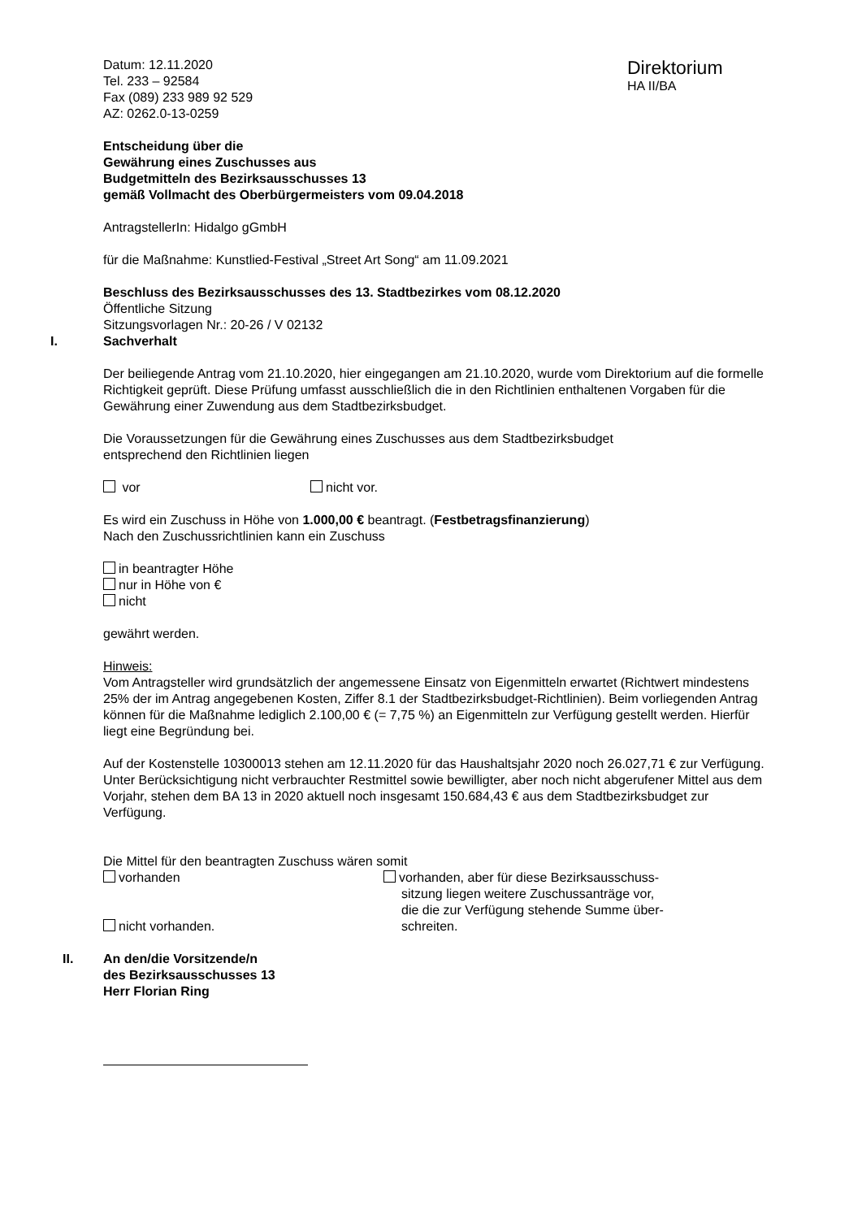Datum: 12.11.2020
Tel. 233 – 92584
Fax (089) 233 989 92 529
AZ: 0262.0-13-0259
Direktorium
HA II/BA
Entscheidung über die
Gewährung eines Zuschusses aus
Budgetmitteln des Bezirksausschusses 13
gemäß Vollmacht des Oberbürgermeisters vom 09.04.2018
AntragstellerIn: Hidalgo gGmbH
für die Maßnahme: Kunstlied-Festival „Street Art Song“ am 11.09.2021
Beschluss des Bezirksausschusses des 13. Stadtbezirkes vom 08.12.2020
Öffentliche Sitzung
Sitzungsvorlagen Nr.: 20-26 / V 02132
I. Sachverhalt
Der beiliegende Antrag vom 21.10.2020, hier eingegangen am 21.10.2020, wurde vom Direktorium auf die formelle Richtigkeit geprüft. Diese Prüfung umfasst ausschließlich die in den Richtlinien enthaltenen Vorgaben für die Gewährung einer Zuwendung aus dem Stadtbezirksbudget.
Die Voraussetzungen für die Gewährung eines Zuschusses aus dem Stadtbezirksbudget
entsprechend den Richtlinien liegen
vor nicht vor.
Es wird ein Zuschuss in Höhe von 1.000,00 € beantragt. (Festbetragsfinanzierung)
Nach den Zuschussrichtlinien kann ein Zuschuss
in beantragter Höhe
nur in Höhe von €
nicht
gewährt werden.
Hinweis:
Vom Antragsteller wird grundsätzlich der angemessene Einsatz von Eigenmitteln erwartet (Richtwert mindestens 25% der im Antrag angegebenen Kosten, Ziffer 8.1 der Stadtbezirksbudget-Richtlinien). Beim vorliegenden Antrag können für die Maßnahme lediglich 2.100,00 € (= 7,75 %) an Eigenmitteln zur Verfügung gestellt werden. Hierfür liegt eine Begründung bei.
Auf der Kostenstelle 10300013 stehen am 12.11.2020 für das Haushaltsjahr 2020 noch 26.027,71 € zur Verfügung. Unter Berücksichtigung nicht verbrauchter Restmittel sowie bewilligter, aber noch nicht abgerufener Mittel aus dem Vorjahr, stehen dem BA 13 in 2020 aktuell noch insgesamt 150.684,43 € aus dem Stadtbezirksbudget zur Verfügung.
Die Mittel für den beantragten Zuschuss wären somit
vorhanden
nicht vorhanden.
vorhanden, aber für diese Bezirksausschuss-
sitzung liegen weitere Zuschussanträge vor,
die die zur Verfügung stehende Summe über-
schreiten.
II. An den/die Vorsitzende/n
des Bezirksausschusses 13
Herr Florian Ring